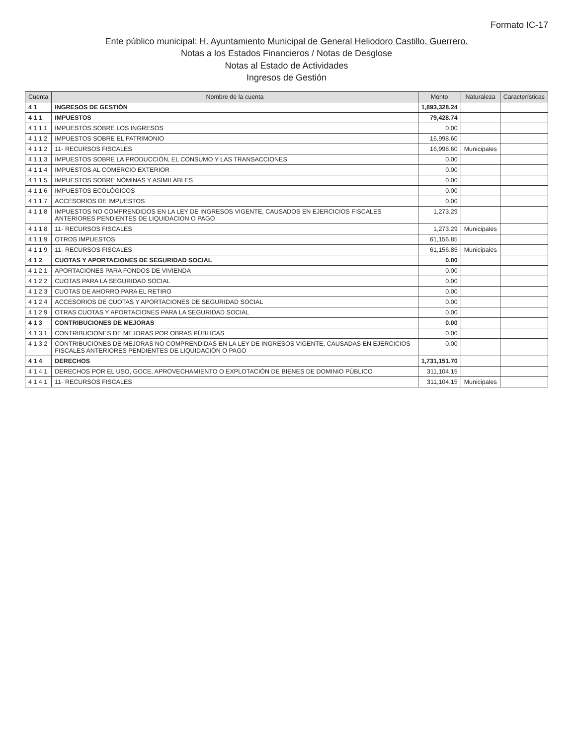Formato IC-17
Ente público municipal: H. Ayuntamiento Municipal de General Heliodoro Castillo, Guerrero.
Notas a los Estados Financieros / Notas de Desglose
Notas al Estado de Actividades
Ingresos de Gestión
| Cuenta | Nombre de la cuenta | Monto | Naturaleza | Características |
| --- | --- | --- | --- | --- |
| 4 1 | INGRESOS DE GESTIÓN | 1,893,328.24 | | |
| 4 1 1 | IMPUESTOS | 79,428.74 | | |
| 4 1 1 1 | IMPUESTOS SOBRE LOS INGRESOS | 0.00 | | |
| 4 1 1 2 | IMPUESTOS SOBRE EL PATRIMONIO | 16,998.60 | | |
| 4 1 1 2 | 11- RECURSOS FISCALES | 16,998.60 | Municipales | |
| 4 1 1 3 | IMPUESTOS SOBRE LA PRODUCCIÓN, EL CONSUMO Y LAS TRANSACCIONES | 0.00 | | |
| 4 1 1 4 | IMPUESTOS AL COMERCIO EXTERIOR | 0.00 | | |
| 4 1 1 5 | IMPUESTOS SOBRE NÓMINAS Y ASIMILABLES | 0.00 | | |
| 4 1 1 6 | IMPUESTOS ECOLÓGICOS | 0.00 | | |
| 4 1 1 7 | ACCESORIOS DE IMPUESTOS | 0.00 | | |
| 4 1 1 8 | IMPUESTOS NO COMPRENDIDOS EN LA LEY DE INGRESOS VIGENTE, CAUSADOS EN EJERCICIOS FISCALES ANTERIORES PENDIENTES DE LIQUIDACION O PAGO | 1,273.29 | | |
| 4 1 1 8 | 11- RECURSOS FISCALES | 1,273.29 | Municipales | |
| 4 1 1 9 | OTROS IMPUESTOS | 61,156.85 | | |
| 4 1 1 9 | 11- RECURSOS FISCALES | 61,156.85 | Municipales | |
| 4 1 2 | CUOTAS Y APORTACIONES DE SEGURIDAD SOCIAL | 0.00 | | |
| 4 1 2 1 | APORTACIONES PARA FONDOS DE VIVIENDA | 0.00 | | |
| 4 1 2 2 | CUOTAS PARA LA SEGURIDAD SOCIAL | 0.00 | | |
| 4 1 2 3 | CUOTAS DE AHORRO PARA EL RETIRO | 0.00 | | |
| 4 1 2 4 | ACCESORIOS DE CUOTAS Y APORTACIONES DE SEGURIDAD SOCIAL | 0.00 | | |
| 4 1 2 9 | OTRAS CUOTAS Y APORTACIONES PARA LA SEGURIDAD SOCIAL | 0.00 | | |
| 4 1 3 | CONTRIBUCIONES DE MEJORAS | 0.00 | | |
| 4 1 3 1 | CONTRIBUCIONES DE MEJORAS POR OBRAS PÚBLICAS | 0.00 | | |
| 4 1 3 2 | CONTRIBUCIONES DE MEJORAS NO COMPRENDIDAS EN LA LEY DE INGRESOS VIGENTE, CAUSADAS EN EJERCICIOS FISCALES ANTERIORES PENDIENTES DE LIQUIDACIÓN O PAGO | 0.00 | | |
| 4 1 4 | DERECHOS | 1,731,151.70 | | |
| 4 1 4 1 | DERECHOS POR EL USO, GOCE, APROVECHAMIENTO O EXPLOTACIÓN DE BIENES DE DOMINIO PÚBLICO | 311,104.15 | | |
| 4 1 4 1 | 11- RECURSOS FISCALES | 311,104.15 | Municipales | |